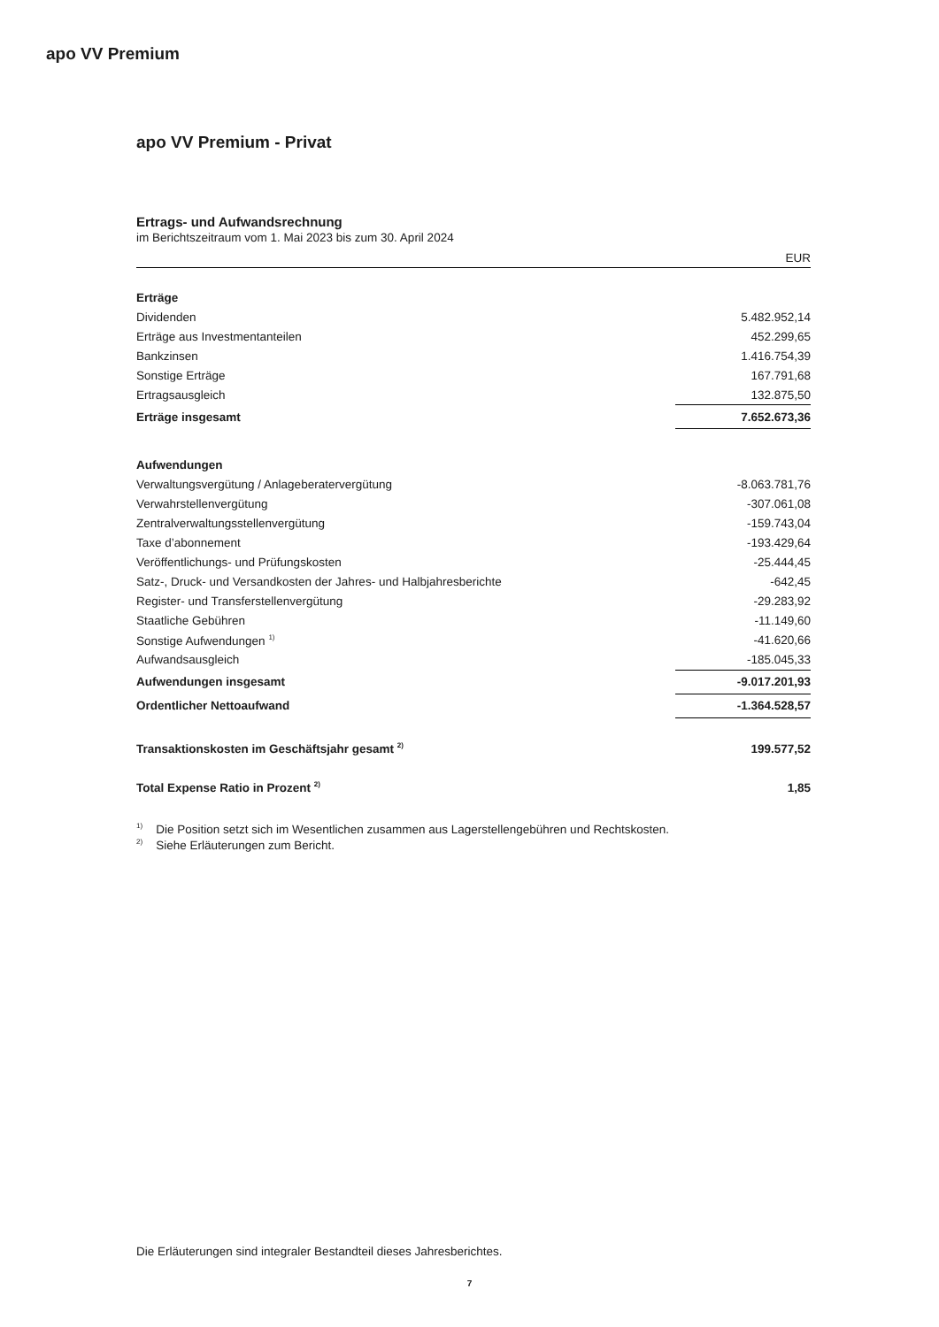apo VV Premium
apo VV Premium - Privat
Ertrags- und Aufwandsrechnung
im Berichtszeitraum vom 1. Mai 2023 bis zum 30. April 2024
| | EUR |
| --- | --- |
| Erträge | |
| Dividenden | 5.482.952,14 |
| Erträge aus Investmentanteilen | 452.299,65 |
| Bankzinsen | 1.416.754,39 |
| Sonstige Erträge | 167.791,68 |
| Ertragsausgleich | 132.875,50 |
| Erträge insgesamt | 7.652.673,36 |
| Aufwendungen | |
| Verwaltungsvergütung / Anlageberatervergütung | -8.063.781,76 |
| Verwahrstellenvergütung | -307.061,08 |
| Zentralverwaltungsstellenvergütung | -159.743,04 |
| Taxe d’abonnement | -193.429,64 |
| Veröffentlichungs- und Prüfungskosten | -25.444,45 |
| Satz-, Druck- und Versandkosten der Jahres- und Halbjahresberichte | -642,45 |
| Register- und Transferstellenvergütung | -29.283,92 |
| Staatliche Gebühren | -11.149,60 |
| Sonstige Aufwendungen <sup>1)</sup> | -41.620,66 |
| Aufwandsausgleich | -185.045,33 |
| Aufwendungen insgesamt | -9.017.201,93 |
| Ordentlicher Nettoaufwand | -1.364.528,57 |
| Transaktionskosten im Geschäftsjahr gesamt <sup>2)</sup> | 199.577,52 |
| Total Expense Ratio in Prozent <sup>2)</sup> | 1,85 |
<sup>1)</sup> Die Position setzt sich im Wesentlichen zusammen aus Lagerstellengebühren und Rechtskosten.
<sup>2)</sup> Siehe Erläuterungen zum Bericht.
Die Erläuterungen sind integraler Bestandteil dieses Jahresberichtes.
7